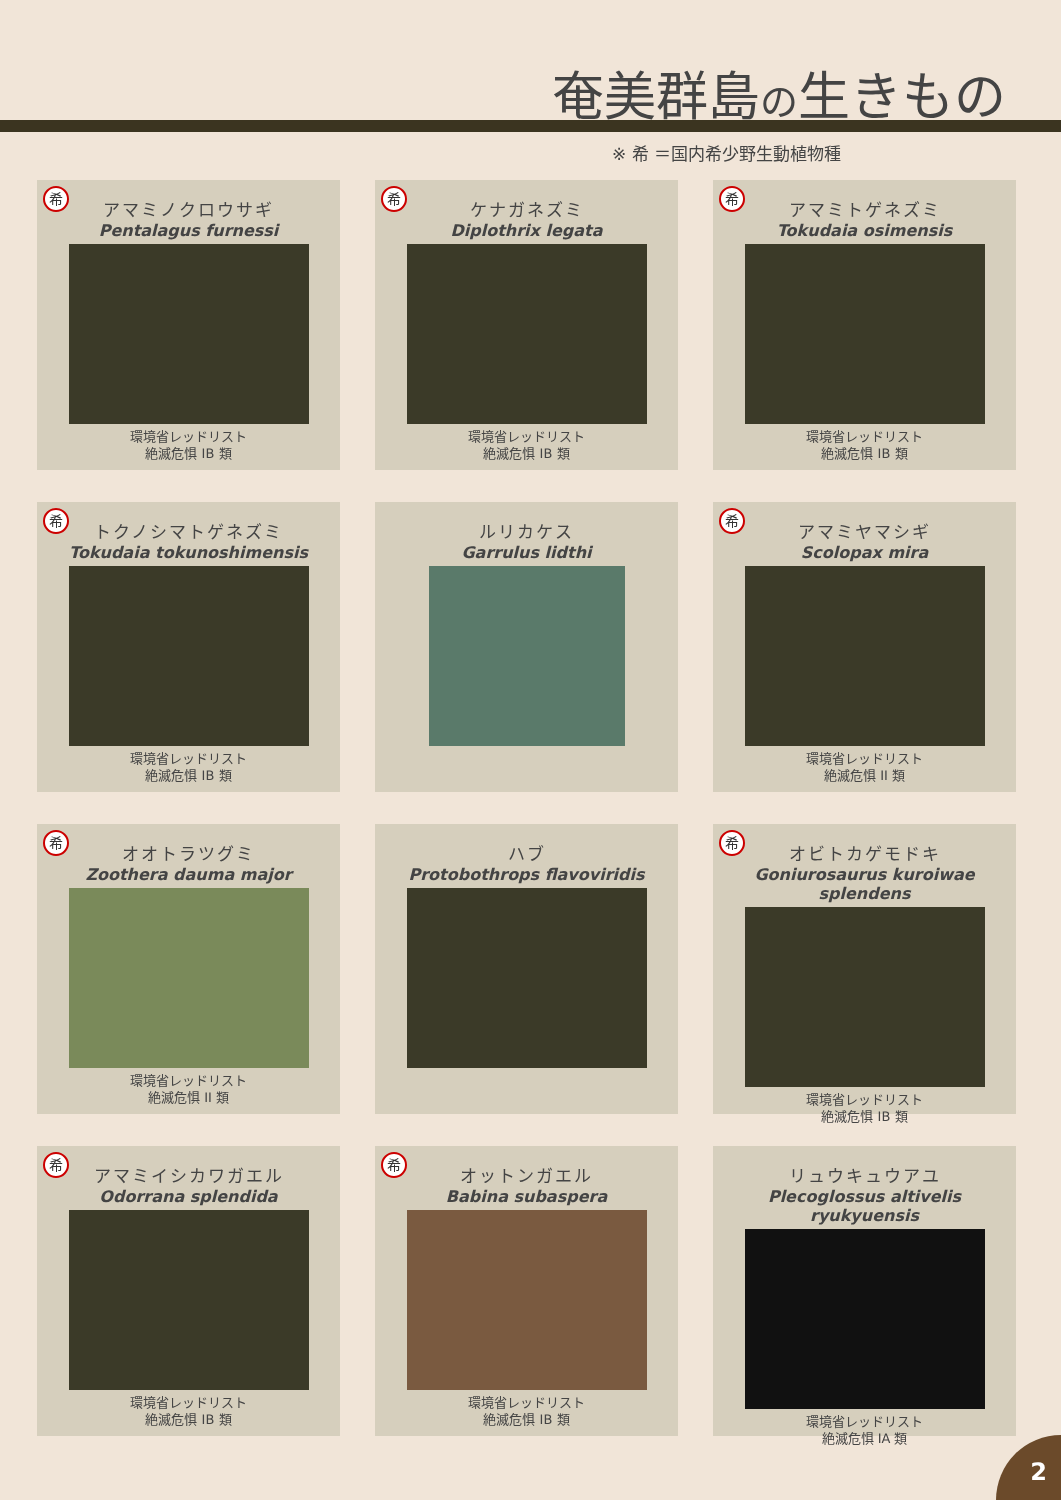奄美群島の生きもの
※ 希 ＝国内希少野生動植物種
希
アマミノクロウサギ
Pentalagus furnessi
環境省レッドリスト
絶滅危惧 IB 類
希
ケナガネズミ
Diplothrix legata
環境省レッドリスト
絶滅危惧 IB 類
希
アマミトゲネズミ
Tokudaia osimensis
環境省レッドリスト
絶滅危惧 IB 類
希
トクノシマトゲネズミ
Tokudaia tokunoshimensis
環境省レッドリスト
絶滅危惧 IB 類
ルリカケス
Garrulus lidthi
希
アマミヤマシギ
Scolopax mira
環境省レッドリスト
絶滅危惧 II 類
希
オオトラツグミ
Zoothera dauma major
環境省レッドリスト
絶滅危惧 II 類
ハブ
Protobothrops flavoviridis
希
オビトカゲモドキ
Goniurosaurus kuroiwae splendens
環境省レッドリスト
絶滅危惧 IB 類
希
アマミイシカワガエル
Odorrana splendida
環境省レッドリスト
絶滅危惧 IB 類
希
オットンガエル
Babina subaspera
環境省レッドリスト
絶滅危惧 IB 類
リュウキュウアユ
Plecoglossus altivelis ryukyuensis
環境省レッドリスト
絶滅危惧 IA 類
2